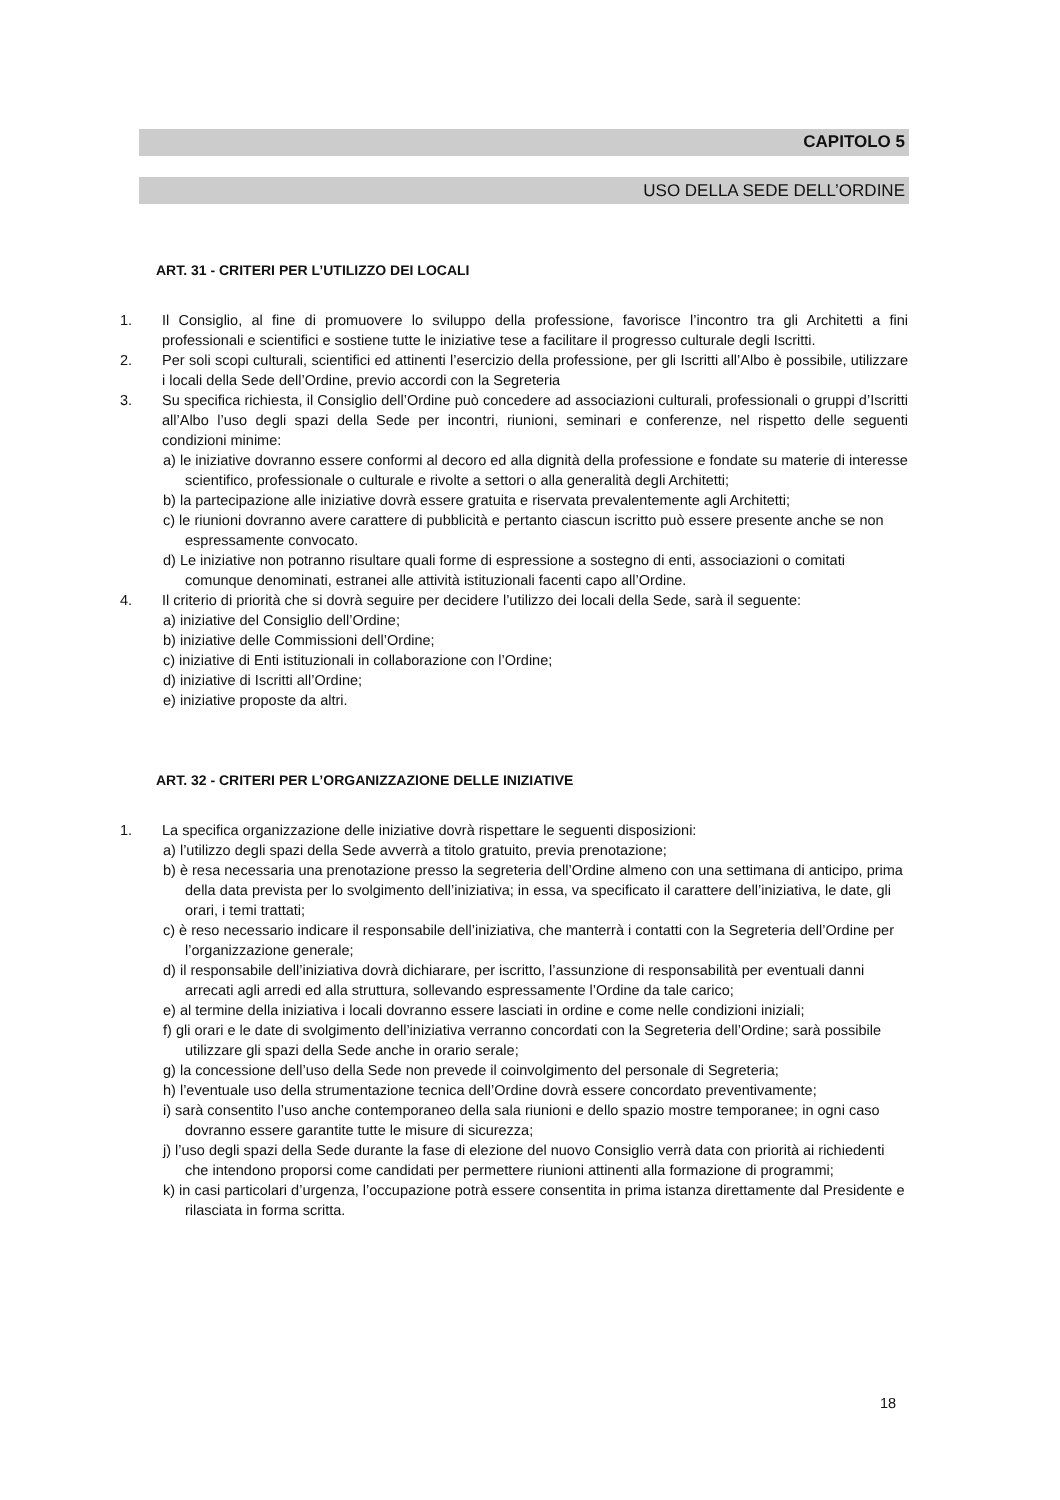CAPITOLO 5
USO DELLA SEDE DELL’ORDINE
ART. 31 - CRITERI PER L’UTILIZZO DEI LOCALI
1. Il Consiglio, al fine di promuovere lo sviluppo della professione, favorisce l’incontro tra gli Architetti a fini professionali e scientifici e sostiene tutte le iniziative tese a facilitare il progresso culturale degli Iscritti.
2. Per soli scopi culturali, scientifici ed attinenti l’esercizio della professione, per gli Iscritti all’Albo è possibile, utilizzare i locali della Sede dell’Ordine, previo accordi con la Segreteria
3. Su specifica richiesta, il Consiglio dell’Ordine può concedere ad associazioni culturali, professionali o gruppi d’Iscritti all’Albo l’uso degli spazi della Sede per incontri, riunioni, seminari e conferenze, nel rispetto delle seguenti condizioni minime:
a) le iniziative dovranno essere conformi al decoro ed alla dignità della professione e fondate su materie di interesse scientifico, professionale o culturale e rivolte a settori o alla generalità degli Architetti;
b) la partecipazione alle iniziative dovrà essere gratuita e riservata prevalentemente agli Architetti;
c) le riunioni dovranno avere carattere di pubblicità e pertanto ciascun iscritto può essere presente anche se non espressamente convocato.
d) Le iniziative non potranno risultare quali forme di espressione a sostegno di enti, associazioni o comitati comunque denominati, estranei alle attività istituzionali facenti capo all’Ordine.
4. Il criterio di priorità che si dovrà seguire per decidere l’utilizzo dei locali della Sede, sarà il seguente:
a) iniziative del Consiglio dell’Ordine;
b) iniziative delle Commissioni dell’Ordine;
c) iniziative di Enti istituzionali in collaborazione con l’Ordine;
d) iniziative di Iscritti all’Ordine;
e) iniziative proposte da altri.
ART. 32 - CRITERI PER L’ORGANIZZAZIONE DELLE INIZIATIVE
1. La specifica organizzazione delle iniziative dovrà rispettare le seguenti disposizioni:
a) l’utilizzo degli spazi della Sede avverrà a titolo gratuito, previa prenotazione;
b) è resa necessaria una prenotazione presso la segreteria dell’Ordine almeno con una settimana di anticipo, prima della data prevista per lo svolgimento dell’iniziativa; in essa, va specificato il carattere dell’iniziativa, le date, gli orari, i temi trattati;
c) è reso necessario indicare il responsabile dell’iniziativa, che manterrà i contatti con la Segreteria dell’Ordine per l’organizzazione generale;
d) il responsabile dell’iniziativa dovrà dichiarare, per iscritto, l’assunzione di responsabilità per eventuali danni arrecati agli arredi ed alla struttura, sollevando espressamente l’Ordine da tale carico;
e) al termine della iniziativa i locali dovranno essere lasciati in ordine e come nelle condizioni iniziali;
f) gli orari e le date di svolgimento dell’iniziativa verranno concordati con la Segreteria dell’Ordine; sarà possibile utilizzare gli spazi della Sede anche in orario serale;
g) la concessione dell’uso della Sede non prevede il coinvolgimento del personale di Segreteria;
h) l’eventuale uso della strumentazione tecnica dell’Ordine dovrà essere concordato preventivamente;
i) sarà consentito l’uso anche contemporaneo della sala riunioni e dello spazio mostre temporanee; in ogni caso dovranno essere garantite tutte le misure di sicurezza;
j) l’uso degli spazi della Sede durante la fase di elezione del nuovo Consiglio verrà data con priorità ai richiedenti che intendono proporsi come candidati per permettere riunioni attinenti alla formazione di programmi;
k) in casi particolari d’urgenza, l’occupazione potrà essere consentita in prima istanza direttamente dal Presidente e rilasciata in forma scritta.
18